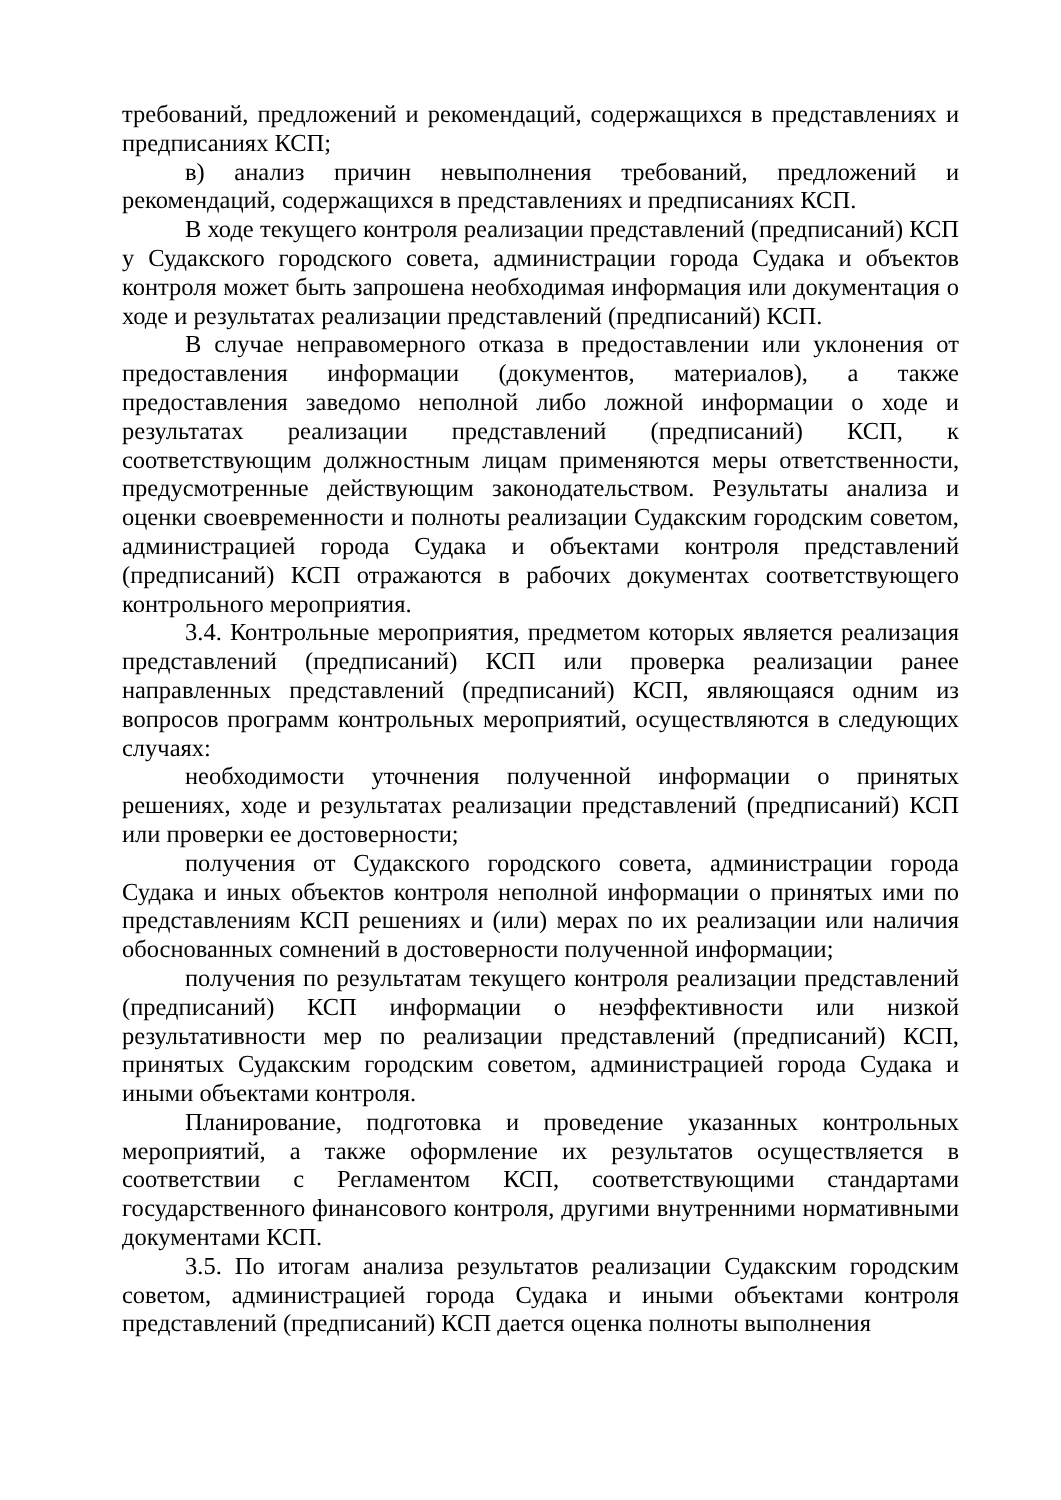требований, предложений и рекомендаций, содержащихся в представлениях и предписаниях КСП;
в) анализ причин невыполнения требований, предложений и рекомендаций, содержащихся в представлениях и предписаниях КСП.
В ходе текущего контроля реализации представлений (предписаний) КСП у Судакского городского совета, администрации города Судака и объектов контроля может быть запрошена необходимая информация или документация о ходе и результатах реализации представлений (предписаний) КСП.
В случае неправомерного отказа в предоставлении или уклонения от предоставления информации (документов, материалов), а также предоставления заведомо неполной либо ложной информации о ходе и результатах реализации представлений (предписаний) КСП, к соответствующим должностным лицам применяются меры ответственности, предусмотренные действующим законодательством. Результаты анализа и оценки своевременности и полноты реализации Судакским городским советом, администрацией города Судака и объектами контроля представлений (предписаний) КСП отражаются в рабочих документах соответствующего контрольного мероприятия.
3.4. Контрольные мероприятия, предметом которых является реализация представлений (предписаний) КСП или проверка реализации ранее направленных представлений (предписаний) КСП, являющаяся одним из вопросов программ контрольных мероприятий, осуществляются в следующих случаях:
необходимости уточнения полученной информации о принятых решениях, ходе и результатах реализации представлений (предписаний) КСП или проверки ее достоверности;
получения от Судакского городского совета, администрации города Судака и иных объектов контроля неполной информации о принятых ими по представлениям КСП решениях и (или) мерах по их реализации или наличия обоснованных сомнений в достоверности полученной информации;
получения по результатам текущего контроля реализации представлений (предписаний) КСП информации о неэффективности или низкой результативности мер по реализации представлений (предписаний) КСП, принятых Судакским городским советом, администрацией города Судака и иными объектами контроля.
Планирование, подготовка и проведение указанных контрольных мероприятий, а также оформление их результатов осуществляется в соответствии с Регламентом КСП, соответствующими стандартами государственного финансового контроля, другими внутренними нормативными документами КСП.
3.5. По итогам анализа результатов реализации Судакским городским советом, администрацией города Судака и иными объектами контроля представлений (предписаний) КСП дается оценка полноты выполнения